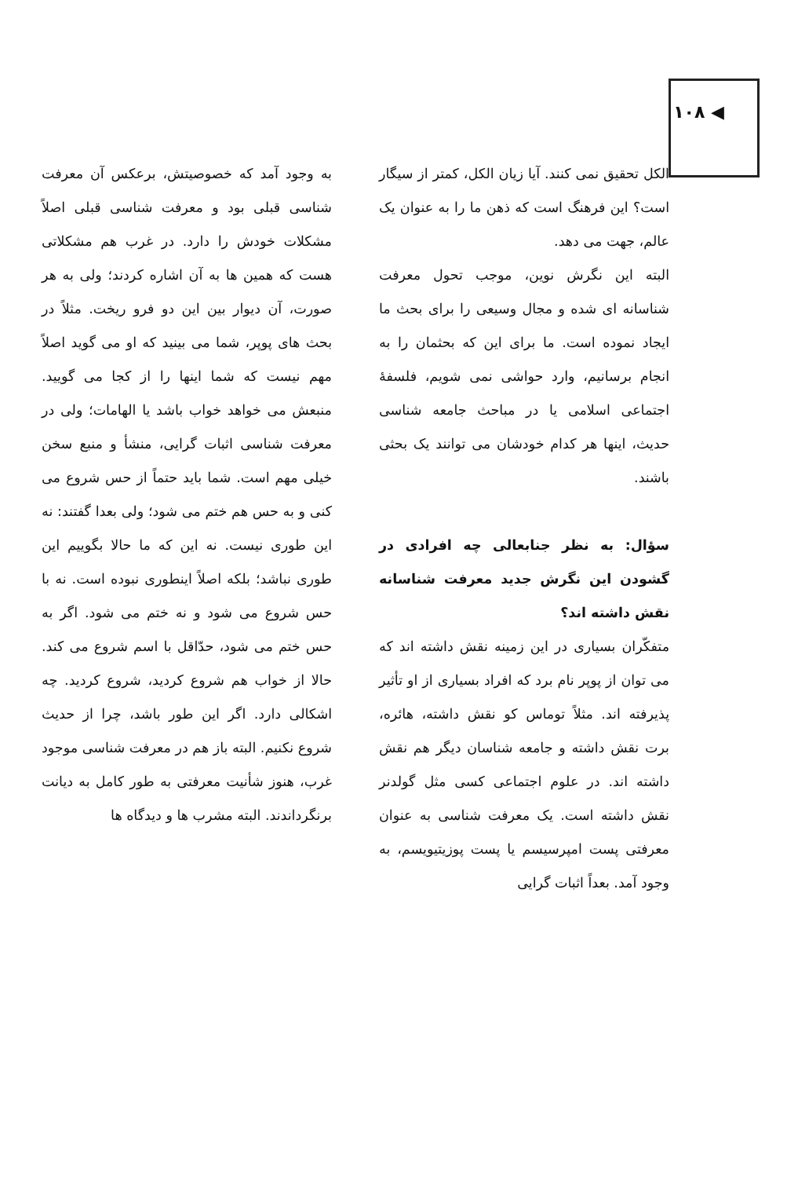◀ ۱۰۸
الکل تحقیق نمی کنند. آیا زیان الکل، کمتر از سیگار است؟ این فرهنگ است که ذهن ما را به عنوان یک عالم، جهت می دهد.
البته این نگرش نوین، موجب تحول معرفت شناسانه ای شده و مجال وسیعی را برای بحث ما ایجاد نموده است. ما برای این که بحثمان را به انجام برسانیم، وارد حواشی نمی شویم، فلسفهٔ اجتماعی اسلامی یا در مباحث جامعه شناسی حدیث، اینها هر کدام خودشان می توانند یک بحثی باشند.
سؤال: به نظر جنابعالی چه افرادی در گشودن این نگرش جدید معرفت شناسانه نقش داشته اند؟
متفکّران بسیاری در این زمینه نقش داشته اند که می توان از پوپر نام برد که افراد بسیاری از او تأثیر پذیرفته اند. مثلاً توماس کو نقش داشته، هائره، برت نقش داشته و جامعه شناسان دیگر هم نقش داشته اند. در علوم اجتماعی کسی مثل گولدنر نقش داشته است. یک معرفت شناسی به عنوان معرفتی پست امپرسیسم یا پست پوزیتیویسم، به وجود آمد. بعداً اثبات گرایی
به وجود آمد که خصوصیتش، برعکس آن معرفت شناسی قبلی بود و معرفت شناسی قبلی اصلاً مشکلات خودش را دارد. در غرب هم مشکلاتی هست که همین ها به آن اشاره کردند؛ ولی به هر صورت، آن دیوار بین این دو فرو ریخت. مثلاً در بحث های پوپر، شما می بینید که او می گوید اصلاً مهم نیست که شما اینها را از کجا می گویید. منبعش می خواهد خواب باشد یا الهامات؛ ولی در معرفت شناسی اثبات گرایی، منشأ و منبع سخن خیلی مهم است. شما باید حتماً از حس شروع می کنی و به حس هم ختم می شود؛ ولی بعدا گفتند: نه این طوری نیست. نه این که ما حالا بگوییم این طوری نباشد؛ بلکه اصلاً اینطوری نبوده است. نه با حس شروع می شود و نه ختم می شود. اگر به حس ختم می شود، حدّاقل با اسم شروع می کند. حالا از خواب هم شروع کردید، شروع کردید. چه اشکالی دارد. اگر این طور باشد، چرا از حدیث شروع نکنیم. البته باز هم در معرفت شناسی موجود غرب، هنوز شأنیت معرفتی به طور کامل به دیانت برنگرداندند. البته مشرب ها و دیدگاه ها